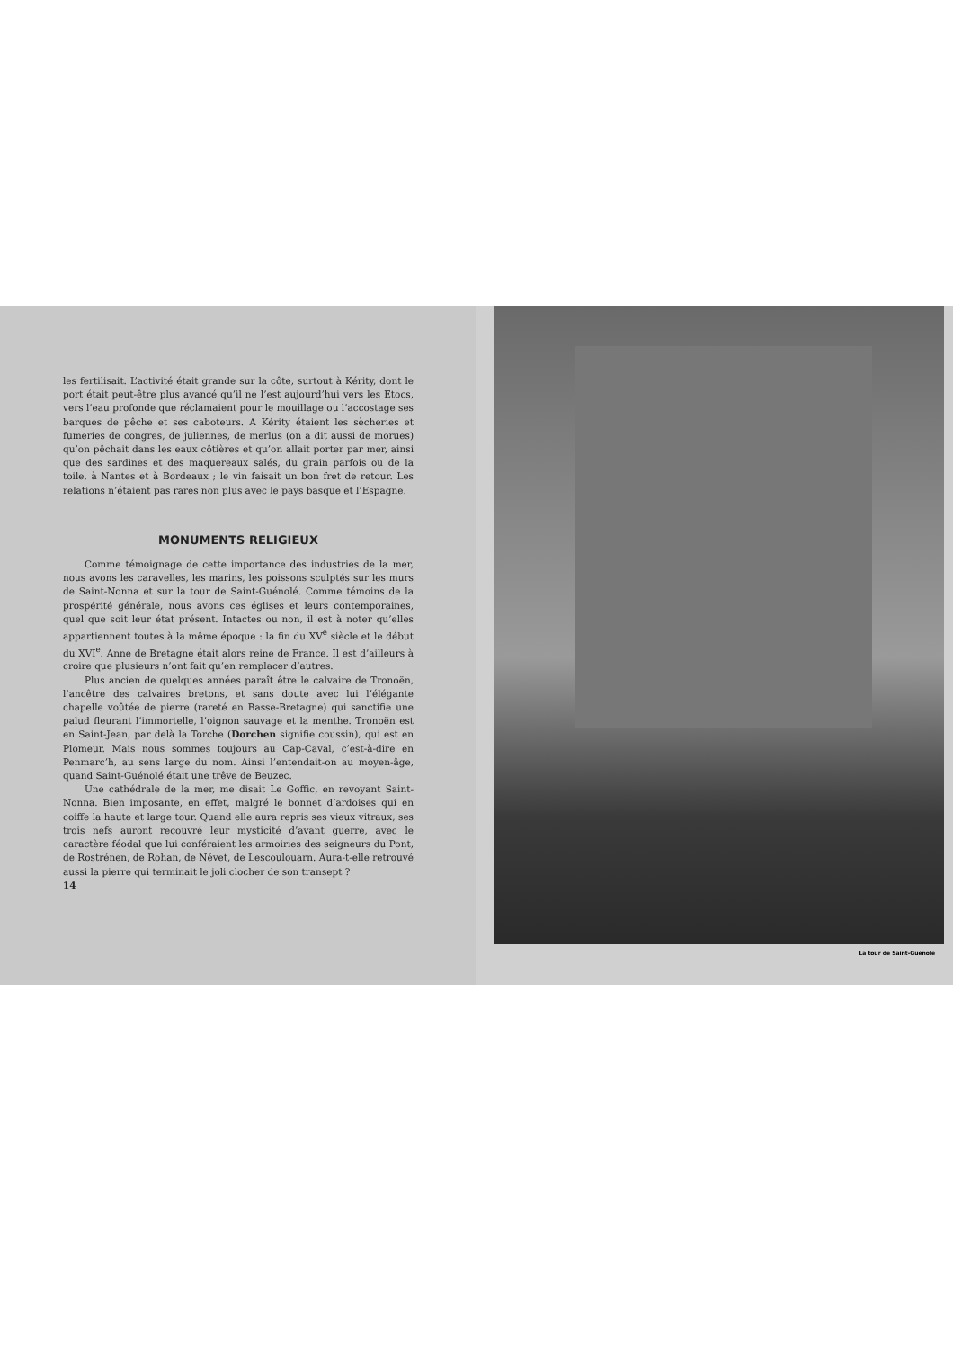les fertilisait. L’activité était grande sur la côte, surtout à Kérity, dont le port était peut-être plus avancé qu’il ne l’est aujourd’hui vers les Etocs, vers l’eau profonde que réclamaient pour le mouillage ou l’accostage ses barques de pêche et ses caboteurs. A Kérity étaient les sècheries et fumeries de congres, de juliennes, de merlus (on a dit aussi de morues) qu’on pêchait dans les eaux côtières et qu’on allait porter par mer, ainsi que des sardines et des maquereaux salés, du grain parfois ou de la toile, à Nantes et à Bordeaux ; le vin faisait un bon fret de retour. Les relations n’étaient pas rares non plus avec le pays basque et l’Espagne.
MONUMENTS RELIGIEUX
Comme témoignage de cette importance des industries de la mer, nous avons les caravelles, les marins, les poissons sculptés sur les murs de Saint-Nonna et sur la tour de Saint-Guénolé. Comme témoins de la prospérité générale, nous avons ces églises et leurs contemporaines, quel que soit leur état présent. Intactes ou non, il est à noter qu’elles appartiennent toutes à la même époque : la fin du XV<sup>e</sup> siècle et le début du XVI<sup>e</sup>. Anne de Bretagne était alors reine de France. Il est d’ailleurs à croire que plusieurs n’ont fait qu’en remplacer d’autres.
Plus ancien de quelques années paraît être le calvaire de Tronoën, l’ancêtre des calvaires bretons, et sans doute avec lui l’élégante chapelle voûtée de pierre (rareté en Basse-Bretagne) qui sanctifie une palud fleurant l’immortelle, l’oignon sauvage et la menthe. Tronoën est en Saint-Jean, par delà la Torche (Dorchen signifie coussin), qui est en Plomeur. Mais nous sommes toujours au Cap-Caval, c’est-à-dire en Penmarc’h, au sens large du nom. Ainsi l’entendait-on au moyen-âge, quand Saint-Guénolé était une trêve de Beuzec.
Une cathédrale de la mer, me disait Le Goffic, en revoyant Saint-Nonna. Bien imposante, en effet, malgré le bonnet d’ardoises qui en coiffe la haute et large tour. Quand elle aura repris ses vieux vitraux, ses trois nefs auront recouvré leur mysticité d’avant guerre, avec le caractère féodal que lui conféraient les armoiries des seigneurs du Pont, de Rostrénen, de Rohan, de Névet, de Lescoulouarn. Aura-t-elle retrouvé aussi la pierre qui terminait le joli clocher de son transept ?
14
La tour de Saint-Guénolé